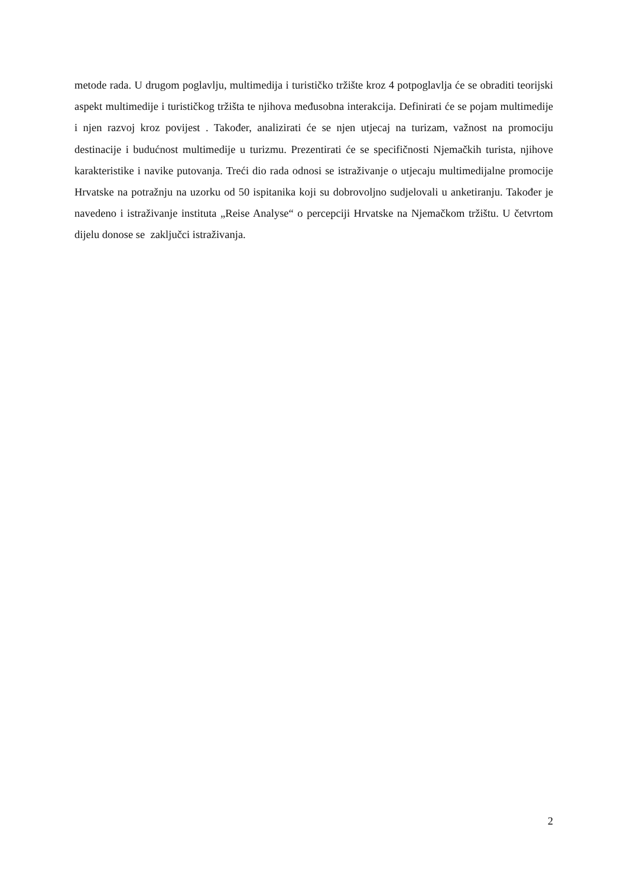metode rada. U drugom poglavlju, multimedija i turističko tržište kroz 4 potpoglavlja će se obraditi teorijski aspekt multimedije i turističkog tržišta te njihova međusobna interakcija. Definirati će se pojam multimedije i njen razvoj kroz povijest . Također, analizirati će se njen utjecaj na turizam, važnost na promociju destinacije i budućnost multimedije u turizmu. Prezentirati će se specifičnosti Njemačkih turista, njihove karakteristike i navike putovanja. Treći dio rada odnosi se istraživanje o utjecaju multimedijalne promocije Hrvatske na potražnju na uzorku od 50 ispitanika koji su dobrovoljno sudjelovali u anketiranju. Također je navedeno i istraživanje instituta „Reise Analyse“ o percepciji Hrvatske na Njemačkom tržištu. U četvrtom dijelu donose se zaključci istraživanja.
2